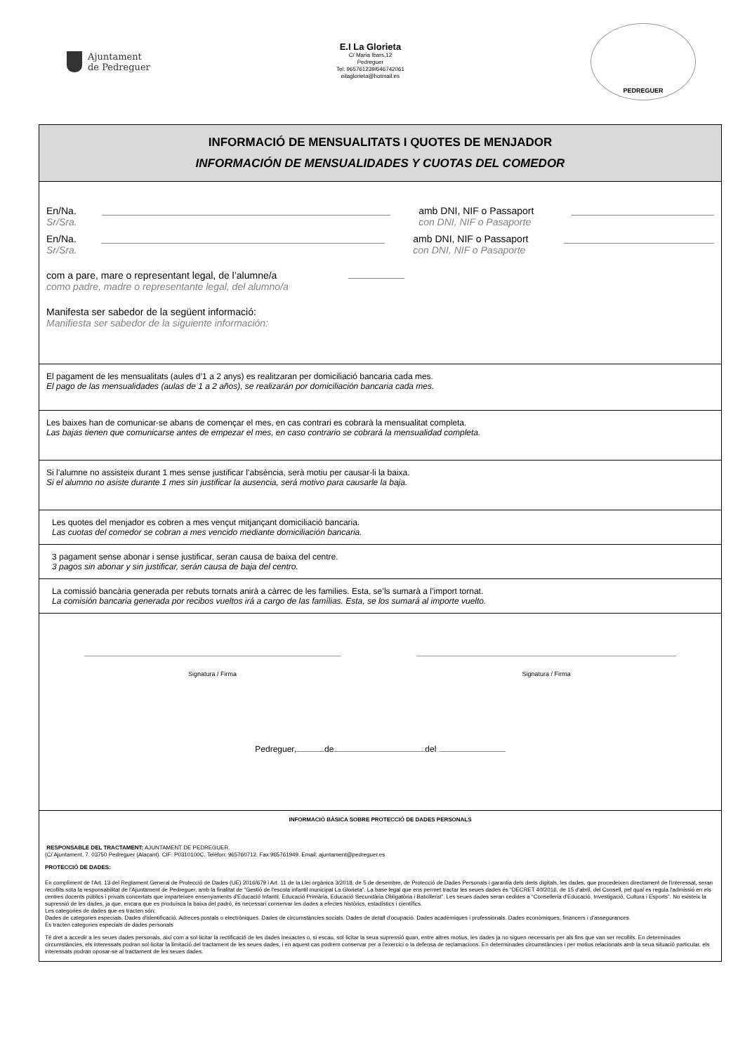Ajuntament
de Pedreguer
E.I La Glorieta
C/ Maria Ibars,12
Pedreguer
Tel: 965761239/646742061
eilaglorieta@hotmail.es
PEDREGUER
INFORMACIÓ DE MENSUALITATS I QUOTES DE MENJADOR
INFORMACIÓN DE MENSUALIDADES Y CUOTAS DEL COMEDOR
En/Na.
Sr/Sra.
amb DNI, NIF o Passaport
con DNI, NIF o Pasaporte
En/Na.
Sr/Sra.
amb DNI, NIF o Passaport
con DNI, NIF o Pasaporte
com a pare, mare o representant legal, de l’alumne/a
como padre, madre o representante legal, del alumno/a
Manifesta ser sabedor de la següent informació:
Manifiesta ser sabedor de la siguiente información:
El pagament de les mensualitats (aules d’1 a 2 anys) es realitzaran per domiciliació bancaria cada mes.
El pago de las mensualidades (aulas de 1 a 2 años), se realizarán por domiciliación bancaria cada mes.
Les baixes han de comunicar-se abans de començar el mes, en cas contrari es cobrarà la mensualitat completa.
Las bajas tienen que comunicarse antes de empezar el mes, en caso contrario se cobrará la mensualidad completa.
Si l’alumne no assisteix durant 1 mes sense justificar l’absència, serà motiu per causar-li la baixa.
Si el alumno no asiste durante 1 mes sin justificar la ausencia, será motivo para causarle la baja.
Les quotes del menjador es cobren a mes vençut mitjançant domiciliació bancaria.
Las cuotas del comedor se cobran a mes vencido mediante domiciliación bancaria.
3 pagament sense abonar i sense justificar, seran causa de baixa del centre.
3 pagos sin abonar y sin justificar, serán causa de baja del centro.
La comissió bancària generada per rebuts tornats anirà a càrrec de les families. Esta, se’ls sumarà a l’import tornat.
La comisión bancaria generada por recibos vueltos irá a cargo de las famílias. Esta, se los sumará al importe vuelto.
Signatura / Firma Signatura / Firma
Pedreguer, de del
INFORMACIÓ BÀSICA SOBRE PROTECCIÓ DE DADES PERSONALS
RESPONSABLE DEL TRACTAMENT: AJUNTAMENT DE PEDREGUER.
(C/ Ajuntament, 7. 03750 Pedreguer (Alacant). CIF: P0310100C. Telèfon: 965760712. Fax:965761949. Email: ajuntament@pedreguer.es
PROTECCIÓ DE DADES:
En compliment de l'Art. 13 del Reglament General de Protecció de Dades (UE) 2016/679 i Art. 11 de la Llei orgànica 3/2018, de 5 de desembre, de Protecció de Dades Personals i garantia dels drets digitals, les dades, que procedeixen directament de l'interessat, seran recollits sota la responsabilitat de l'Ajuntament de Pedreguer, amb la finalitat de “Gestió de l'escola infantil municipal La Glorieta”. La base legal que ens permet tractar les seues dades és “DECRET 40/2016, de 15 d'abril, del Consell, pel qual es regula l'admissió en els centres docents públics i privats concertats que imparteixen ensenyaments d'Educació Infantil, Educació Primària, Educació Secundària Obligatòria i Batxillerat”. Les seues dades seran cedides a “Conselleria d'Educació, Investigació, Cultura i Esports”. No existeix la supressió de les dades, ja que, encara que es produïsca la baixa del padró, és necessari conservar les dades a efectes històrics, estadístics i científics.
Les categories de dades que es tracten són:
Dades de categories especials. Dades d'identificació. Adreces postals o electròniques. Dades de circumstàncies socials. Dades de detall d'ocupació. Dades acadèmiques i professionals. Dades econòmiques, financers i d'assegurances.
Es tracten categories especials de dades personals
Té dret a accedir a les seues dades personals, així com a sol·licitar la rectificació de les dades inexactes o, si escau, sol·licitar la seua supressió quan, entre altres motius, les dades ja no siguen necessaris per als fins que van ser recollits. En determinades circumstàncies, els interessats podran sol·licitar la limitació del tractament de les seues dades, i en aquest cas podrem conservar per a l'exercici o la defensa de reclamacions. En determinades circumstàncies i per motius relacionats amb la seua situació particular, els interessats podran oposar-se al tractament de les seues dades.